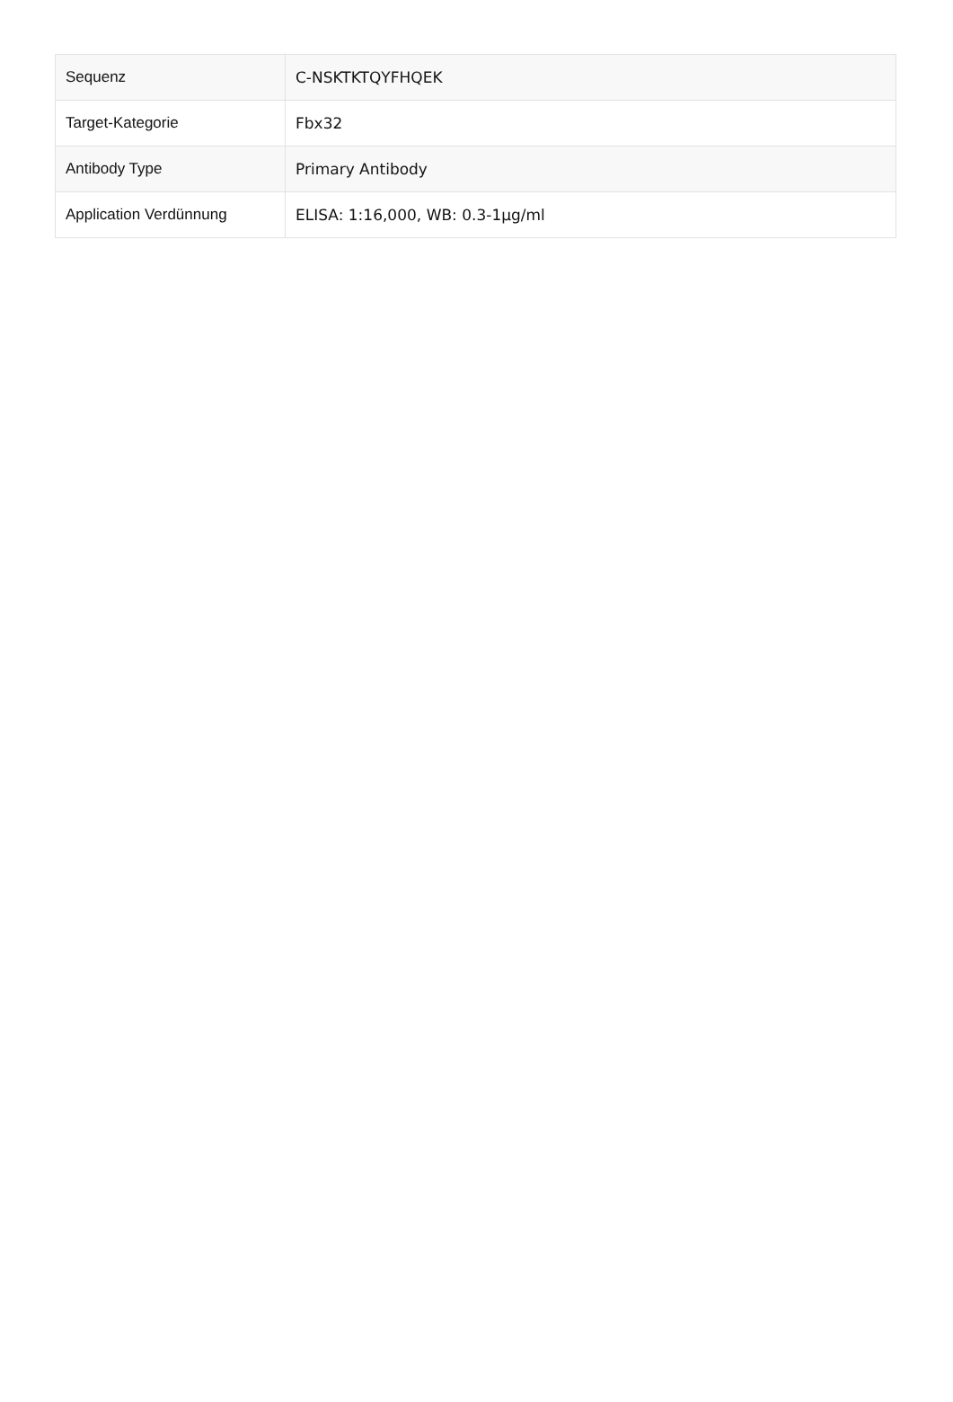| Sequenz | C-NSKTKTQYFHQEK |
| Target-Kategorie | Fbx32 |
| Antibody Type | Primary Antibody |
| Application Verdünnung | ELISA: 1:16,000, WB: 0.3-1µg/ml |